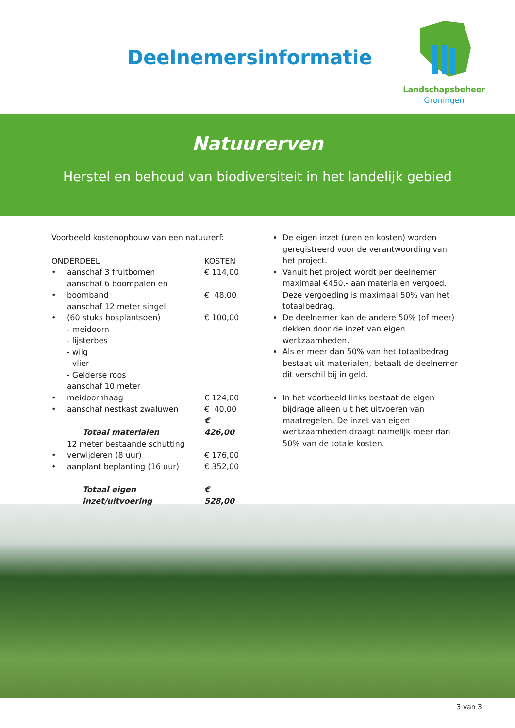Deelnemersinformatie
Landschapsbeheer
Groningen
Natuurerven
Herstel en behoud van biodiversiteit in het landelijk gebied
Voorbeeld kostenopbouw van een natuurerf:
| ONDERDEEL | | KOSTEN |
| --- | --- | --- |
| • | aanschaf 3 fruitbomen | € 114,00 |
| • | aanschaf 6 boompalen en boomband | € 48,00 |
| • | aanschaf 12 meter singel (60 stuks bosplantsoen) | € 100,00 |
| | - meidoorn - lijsterbes - wilg - vlier - Gelderse roos | |
| • | aanschaf 10 meter meidoornhaag | € 124,00 |
| • | aanschaf nestkast zwaluwen | € 40,00 |
| | Totaal materialen | € 426,00 |
| • | 12 meter bestaande schutting verwijderen (8 uur) | € 176,00 |
| • | aanplant beplanting (16 uur) | € 352,00 |
| | Totaal eigen inzet/uitvoering | € 528,00 |
De eigen inzet (uren en kosten) worden geregistreerd voor de verantwoording van het project.
Vanuit het project wordt per deelnemer maximaal €450,- aan materialen vergoed. Deze vergoeding is maximaal 50% van het totaalbedrag.
De deelnemer kan de andere 50% (of meer) dekken door de inzet van eigen werkzaamheden.
Als er meer dan 50% van het totaalbedrag bestaat uit materialen, betaalt de deelnemer dit verschil bij in geld.
In het voorbeeld links bestaat de eigen bijdrage alleen uit het uitvoeren van maatregelen. De inzet van eigen werkzaamheden draagt namelijk meer dan 50% van de totale kosten.
3 van 3